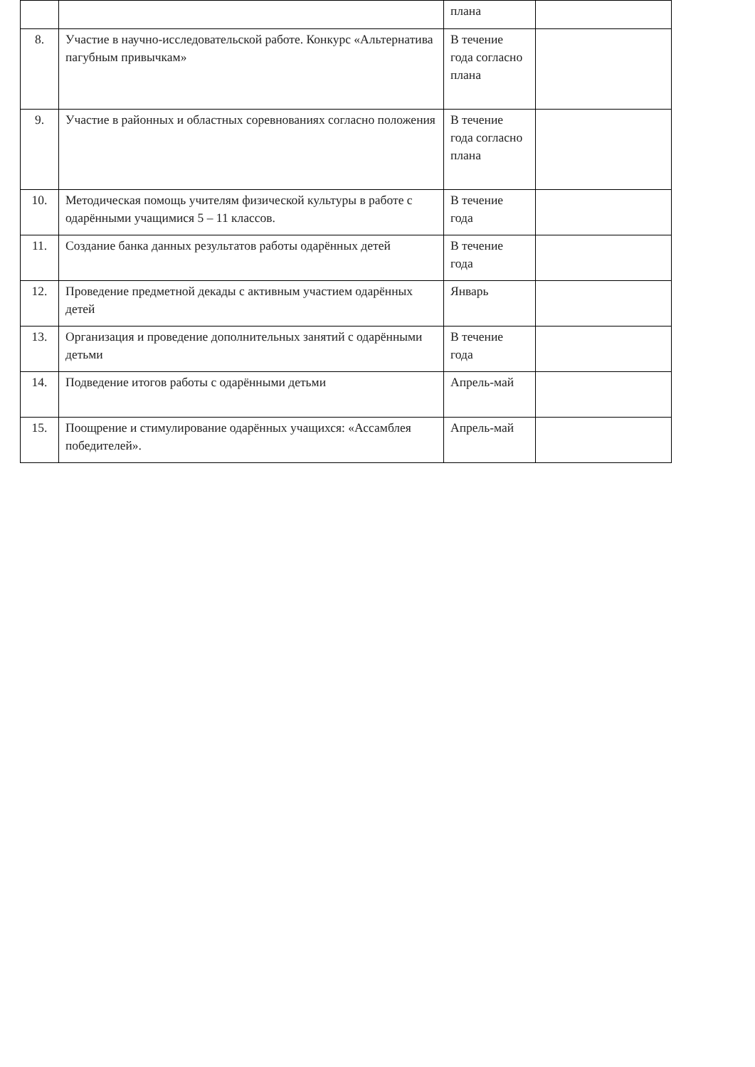| | | плана | |
| 8. | Участие в научно-исследовательской работе. Конкурс «Альтернатива пагубным привычкам» | В течение года согласно плана | |
| 9. | Участие в районных и областных соревнованиях согласно положения | В течение года согласно плана | |
| 10. | Методическая помощь учителям физической культуры в работе с одарёнными учащимися 5 – 11 классов. | В течение года | |
| 11. | Создание банка данных результатов работы одарённых детей | В течение года | |
| 12. | Проведение предметной декады с активным участием одарённых детей | Январь | |
| 13. | Организация и проведение дополнительных занятий с одарёнными детьми | В течение года | |
| 14. | Подведение итогов работы с одарёнными детьми | Апрель-май | |
| 15. | Поощрение и стимулирование одарённых учащихся: «Ассамблея победителей». | Апрель-май | |